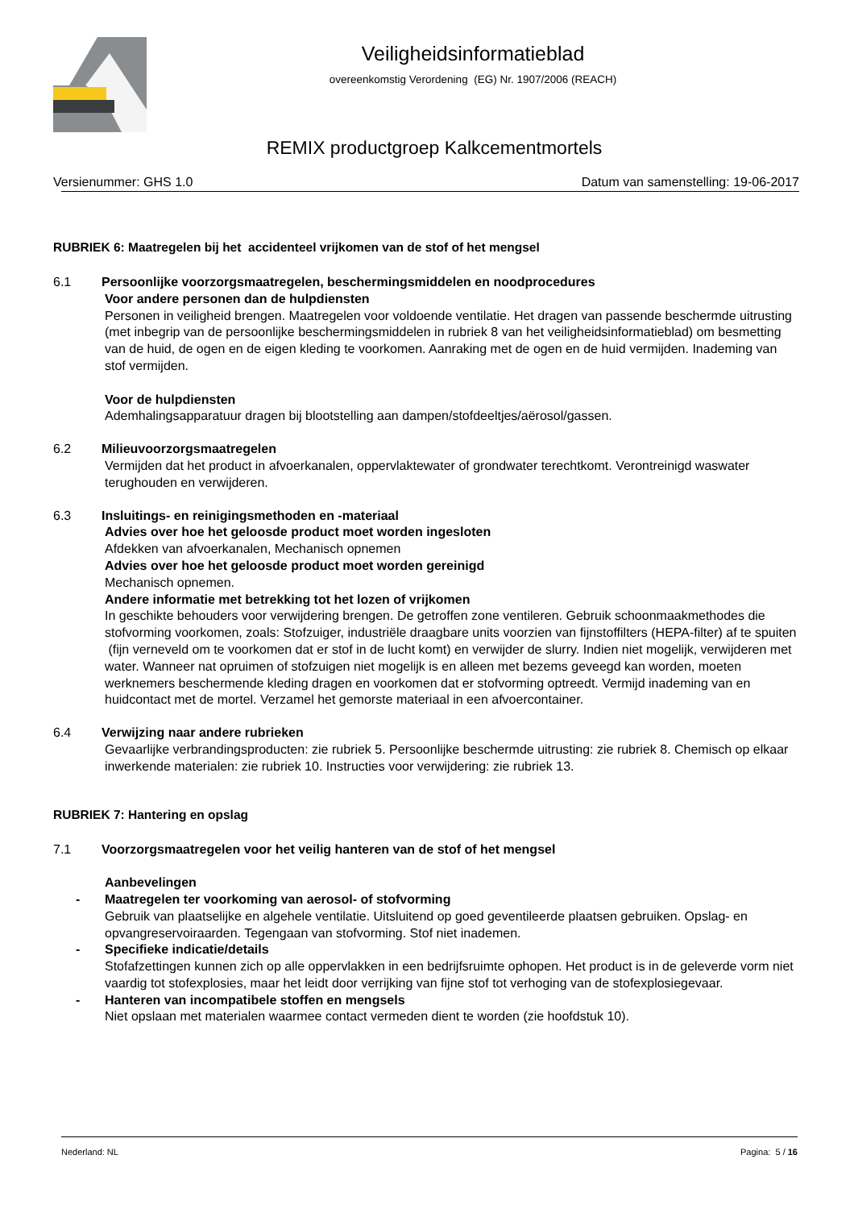Veiligheidsinformatieblad
overeenkomstig Verordening (EG) Nr. 1907/2006 (REACH)
REMIX productgroep Kalkcementmortels
Versienummer: GHS 1.0 Datum van samenstelling: 19-06-2017
RUBRIEK 6: Maatregelen bij het accidenteel vrijkomen van de stof of het mengsel
6.1 Persoonlijke voorzorgsmaatregelen, beschermingsmiddelen en noodprocedures
Voor andere personen dan de hulpdiensten
Personen in veiligheid brengen. Maatregelen voor voldoende ventilatie. Het dragen van passende beschermde uitrusting (met inbegrip van de persoonlijke beschermingsmiddelen in rubriek 8 van het veiligheidsinformatieblad) om besmetting van de huid, de ogen en de eigen kleding te voorkomen. Aanraking met de ogen en de huid vermijden. Inademing van stof vermijden.
Voor de hulpdiensten
Ademhalingsapparatuur dragen bij blootstelling aan dampen/stofdeeltjes/aërosol/gassen.
6.2 Milieuvoorzorgsmaatregelen
Vermijden dat het product in afvoerkanalen, oppervlaktewater of grondwater terechtkomt. Verontreinigd waswater terughouden en verwijderen.
6.3 Insluitings- en reinigingsmethoden en -materiaal
Advies over hoe het geloosde product moet worden ingesloten
Afdekken van afvoerkanalen, Mechanisch opnemen
Advies over hoe het geloosde product moet worden gereinigd
Mechanisch opnemen.
Andere informatie met betrekking tot het lozen of vrijkomen
In geschikte behouders voor verwijdering brengen. De getroffen zone ventileren. Gebruik schoonmaakmethodes die stofvorming voorkomen, zoals: Stofzuiger, industriële draagbare units voorzien van fijnstoffilters (HEPA-filter) af te spuiten (fijn verneveld om te voorkomen dat er stof in de lucht komt) en verwijder de slurry. Indien niet mogelijk, verwijderen met water. Wanneer nat opruimen of stofzuigen niet mogelijk is en alleen met bezems geveegd kan worden, moeten werknemers beschermende kleding dragen en voorkomen dat er stofvorming optreedt. Vermijd inademing van en huidcontact met de mortel. Verzamel het gemorste materiaal in een afvoercontainer.
6.4 Verwijzing naar andere rubrieken
Gevaarlijke verbrandingsproducten: zie rubriek 5. Persoonlijke beschermde uitrusting: zie rubriek 8. Chemisch op elkaar inwerkende materialen: zie rubriek 10. Instructies voor verwijdering: zie rubriek 13.
RUBRIEK 7: Hantering en opslag
7.1 Voorzorgsmaatregelen voor het veilig hanteren van de stof of het mengsel
Aanbevelingen
- Maatregelen ter voorkoming van aerosol- of stofvorming
Gebruik van plaatselijke en algehele ventilatie. Uitsluitend op goed geventileerde plaatsen gebruiken. Opslag- en opvangreservoiraarden. Tegengaan van stofvorming. Stof niet inademen.
- Specifieke indicatie/details
Stofafzettingen kunnen zich op alle oppervlakken in een bedrijfsruimte ophopen. Het product is in de geleverde vorm niet vaardig tot stofexplosies, maar het leidt door verrijking van fijne stof tot verhoging van de stofexplosiegevaar.
- Hanteren van incompatibele stoffen en mengsels
Niet opslaan met materialen waarmee contact vermeden dient te worden (zie hoofdstuk 10).
Nederland: NL Pagina: 5 / 16